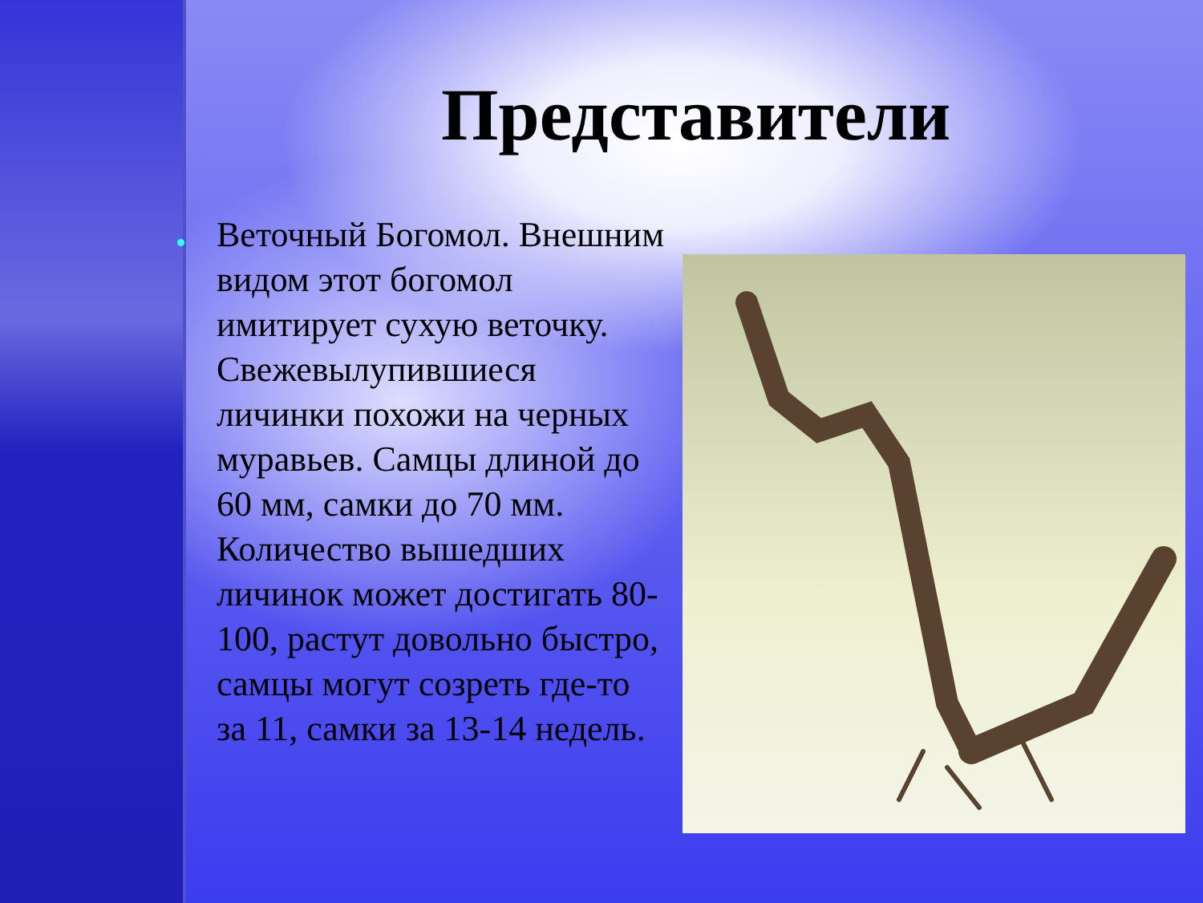Представители
Веточный Богомол. Внешним видом этот богомол имитирует сухую веточку. Свежевылупившиеся личинки похожи на черных муравьев. Самцы длиной до 60 мм, самки до 70 мм. Количество вышедших личинок может достигать 80-100, растут довольно быстро, самцы могут созреть где-то за 11, самки за 13-14 недель.